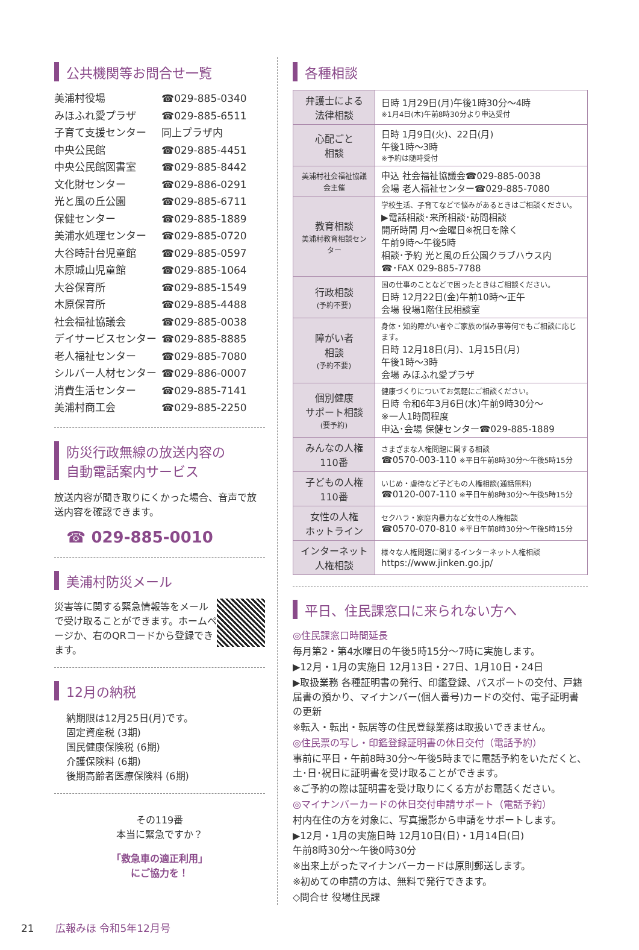公共機関等お問合せ一覧
美浦村役場 ☎029-885-0340
みほふれ愛プラザ ☎029-885-6511
子育て支援センター 同上プラザ内
中央公民館 ☎029-885-4451
中央公民館図書室 ☎029-885-8442
文化財センター ☎029-886-0291
光と風の丘公園 ☎029-885-6711
保健センター ☎029-885-1889
美浦水処理センター ☎029-885-0720
大谷時計台児童館 ☎029-885-0597
木原城山児童館 ☎029-885-1064
大谷保育所 ☎029-885-1549
木原保育所 ☎029-885-4488
社会福祉協議会 ☎029-885-0038
デイサービスセンター ☎029-885-8885
老人福祉センター ☎029-885-7080
シルバー人材センター ☎029-886-0007
消費生活センター ☎029-885-7141
美浦村商工会 ☎029-885-2250
防災行政無線の放送内容の
自動電話案内サービス
放送内容が聞き取りにくかった場合、音声で放送内容を確認できます。
☎ 029-885-0010
美浦村防災メール
災害等に関する緊急情報等をメールで受け取ることができます。ホームページか、右のQRコードから登録できます。
12月の納税
納期限は12月25日(月)です。
固定資産税 (3期)
国民健康保険税 (6期)
介護保険料 (6期)
後期高齢者医療保険料 (6期)
その119番
本当に緊急ですか？
「救急車の適正利用」
にご協力を！
各種相談
| 弁護士による 法律相談 | 日時 1月29日(月)午後1時30分～4時 ※1月4日(木)午前8時30分より申込受付 |
| 心配ごと 相談 | 日時 1月9日(火)、22日(月) 午後1時～3時 ※予約は随時受付 |
| 美浦村社会福祉協議会主催 | 申込 社会福祉協議会☎029-885-0038 会場 老人福祉センター☎029-885-7080 |
| 教育相談 美浦村教育相談センター | 学校生活、子育てなどで悩みがあるときはご相談ください。 ▶電話相談･来所相談･訪問相談 開所時間 月～金曜日※祝日を除く 午前9時～午後5時 相談･予約 光と風の丘公園クラブハウス内 ☎･FAX 029-885-7788 |
| 行政相談 (予約不要) | 国の仕事のことなどで困ったときはご相談ください。 日時 12月22日(金)午前10時～正午 会場 役場1階住民相談室 |
| 障がい者 相談 (予約不要) | 身体・知的障がい者やご家族の悩み事等何でもご相談に応じます。 日時 12月18日(月)、1月15日(月) 午後1時～3時 会場 みほふれ愛プラザ |
| 個別健康 サポート相談 (要予約) | 健康づくりについてお気軽にご相談ください。 日時 令和6年3月6日(水)午前9時30分～ ※一人1時間程度 申込･会場 保健センター☎029-885-1889 |
| みんなの人権 110番 | さまざまな人権問題に関する相談 ☎0570-003-110 ※平日午前8時30分～午後5時15分 |
| 子どもの人権 110番 | いじめ・虐待など子どもの人権相談(通話無料) ☎0120-007-110 ※平日午前8時30分～午後5時15分 |
| 女性の人権 ホットライン | セクハラ・家庭内暴力など女性の人権相談 ☎0570-070-810 ※平日午前8時30分～午後5時15分 |
| インターネット 人権相談 | 様々な人権問題に関するインターネット人権相談 https://www.jinken.go.jp/ |
平日、住民課窓口に来られない方へ
◎住民課窓口時間延長
毎月第2・第4水曜日の午後5時15分～7時に実施します。
▶12月・1月の実施日 12月13日・27日、1月10日・24日
▶取扱業務 各種証明書の発行、印鑑登録、パスポートの交付、戸籍届書の預かり、マイナンバー(個人番号)カードの交付、電子証明書の更新
※転入・転出・転居等の住民登録業務は取扱いできません。
◎住民票の写し・印鑑登録証明書の休日交付（電話予約）
事前に平日・午前8時30分～午後5時までに電話予約をいただくと、土･日･祝日に証明書を受け取ることができます。
※ご予約の際は証明書を受け取りにくる方がお電話ください。
◎マイナンバーカードの休日交付申請サポート（電話予約）
村内在住の方を対象に、写真撮影から申請をサポートします。
▶12月・1月の実施日時 12月10日(日)・1月14日(日)
午前8時30分～午後0時30分
※出来上がったマイナンバーカードは原則郵送します。
※初めての申請の方は、無料で発行できます。
◇問合せ 役場住民課
21 広報みほ 令和5年12月号